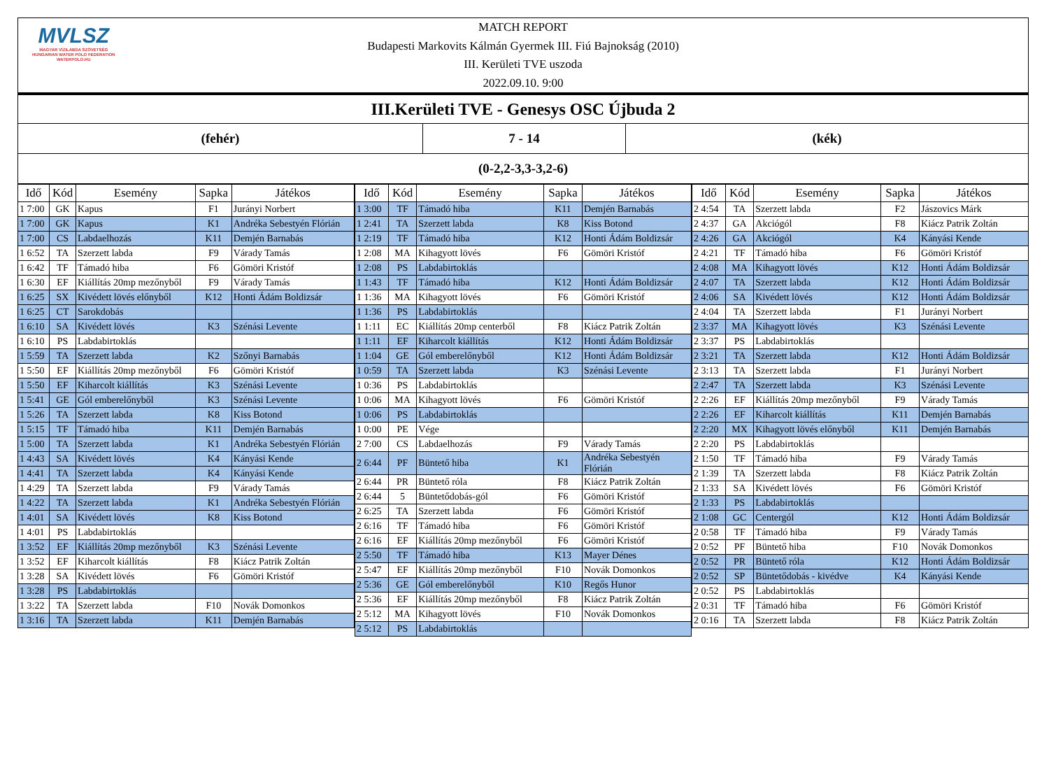MVLSZ
MAGYAR VÍZILABDA SZÖVETSÉG
HUNGARIAN WATER POLO FEDERATION
WATERPOLO.HU
MATCH REPORT
Budapesti Markovits Kálmán Gyermek III. Fiú Bajnokság (2010)
III. Kerületi TVE uszoda
2022.09.10. 9:00
III.Kerületi TVE - Genesys OSC Újbuda 2
(fehér) 7 - 14 (kék)
(0-2,2-3,3-3,2-6)
| Idő | Kód | Esemény | Sapka | Játékos |
| --- | --- | --- | --- | --- |
| 1 7:00 | GK | Kapus | F1 | Jurányi Norbert |
| 1 7:00 | GK | Kapus | K1 | Andréka Sebestyén Flórián |
| 1 7:00 | CS | Labdaelhozás | K11 | Demjén Barnabás |
| 1 6:52 | TA | Szerzett labda | F9 | Várady Tamás |
| 1 6:42 | TF | Támadó hiba | F6 | Gömöri Kristóf |
| 1 6:30 | EF | Kiállítás 20mp mezőnyből | F9 | Várady Tamás |
| 1 6:25 | SX | Kivédett lövés előnyből | K12 | Honti Ádám Boldizsár |
| 1 6:25 | CT | Sarokdobás | | |
| 1 6:10 | SA | Kivédett lövés | K3 | Szénási Levente |
| 1 6:10 | PS | Labdabirtoklás | | |
| 1 5:59 | TA | Szerzett labda | K2 | Szőnyi Barnabás |
| 1 5:50 | EF | Kiállítás 20mp mezőnyből | F6 | Gömöri Kristóf |
| 1 5:50 | EF | Kiharcolt kiállítás | K3 | Szénási Levente |
| 1 5:41 | GE | Gól emberelőnyből | K3 | Szénási Levente |
| 1 5:26 | TA | Szerzett labda | K8 | Kiss Botond |
| 1 5:15 | TF | Támadó hiba | K11 | Demjén Barnabás |
| 1 5:00 | TA | Szerzett labda | K1 | Andréka Sebestyén Flórián |
| 1 4:43 | SA | Kivédett lövés | K4 | Kányási Kende |
| 1 4:41 | TA | Szerzett labda | K4 | Kányási Kende |
| 1 4:29 | TA | Szerzett labda | F9 | Várady Tamás |
| 1 4:22 | TA | Szerzett labda | K1 | Andréka Sebestyén Flórián |
| 1 4:01 | SA | Kivédett lövés | K8 | Kiss Botond |
| 1 4:01 | PS | Labdabirtoklás | | |
| 1 3:52 | EF | Kiállítás 20mp mezőnyből | K3 | Szénási Levente |
| 1 3:52 | EF | Kiharcolt kiállítás | F8 | Kiácz Patrik Zoltán |
| 1 3:28 | SA | Kivédett lövés | F6 | Gömöri Kristóf |
| 1 3:28 | PS | Labdabirtoklás | | |
| 1 3:22 | TA | Szerzett labda | F10 | Novák Domonkos |
| 1 3:16 | TA | Szerzett labda | K11 | Demjén Barnabás |
| Idő | Kód | Esemény | Sapka | Játékos |
| --- | --- | --- | --- | --- |
| 1 3:00 | TF | Támadó hiba | K11 | Demjén Barnabás |
| 1 2:41 | TA | Szerzett labda | K8 | Kiss Botond |
| 1 2:19 | TF | Támadó hiba | K12 | Honti Ádám Boldizsár |
| 1 2:08 | MA | Kihagyott lövés | F6 | Gömöri Kristóf |
| 1 2:08 | PS | Labdabirtoklás | | |
| 1 1:43 | TF | Támadó hiba | K12 | Honti Ádám Boldizsár |
| 1 1:36 | MA | Kihagyott lövés | F6 | Gömöri Kristóf |
| 1 1:36 | PS | Labdabirtoklás | | |
| 1 1:11 | EC | Kiállítás 20mp centerből | F8 | Kiácz Patrik Zoltán |
| 1 1:11 | EF | Kiharcolt kiállítás | K12 | Honti Ádám Boldizsár |
| 1 1:04 | GE | Gól emberelőnyből | K12 | Honti Ádám Boldizsár |
| 1 0:59 | TA | Szerzett labda | K3 | Szénási Levente |
| 1 0:36 | PS | Labdabirtoklás | | |
| 1 0:06 | MA | Kihagyott lövés | F6 | Gömöri Kristóf |
| 1 0:06 | PS | Labdabirtoklás | | |
| 1 0:00 | PE | Vége | | |
| 2 7:00 | CS | Labdaelhozás | F9 | Várady Tamás |
| 2 6:44 | PF | Büntető hiba | K1 | Andréka Sebestyén Flórián |
| 2 6:44 | PR | Büntető róla | F8 | Kiácz Patrik Zoltán |
| 2 6:44 | 5 | Büntetődobás-gól | F6 | Gömöri Kristóf |
| 2 6:25 | TA | Szerzett labda | F6 | Gömöri Kristóf |
| 2 6:16 | TF | Támadó hiba | F6 | Gömöri Kristóf |
| 2 6:16 | EF | Kiállítás 20mp mezőnyből | F6 | Gömöri Kristóf |
| 2 5:50 | TF | Támadó hiba | K13 | Mayer Dénes |
| 2 5:47 | EF | Kiállítás 20mp mezőnyből | F10 | Novák Domonkos |
| 2 5:36 | GE | Gól emberelőnyből | K10 | Regős Hunor |
| 2 5:36 | EF | Kiállítás 20mp mezőnyből | F8 | Kiácz Patrik Zoltán |
| 2 5:12 | MA | Kihagyott lövés | F10 | Novák Domonkos |
| 2 5:12 | PS | Labdabirtoklás | | |
| Idő | Kód | Esemény | Sapka | Játékos |
| --- | --- | --- | --- | --- |
| 2 4:54 | TA | Szerzett labda | F2 | Jászovics Márk |
| 2 4:37 | GA | Akciógól | F8 | Kiácz Patrik Zoltán |
| 2 4:26 | GA | Akciógól | K4 | Kányási Kende |
| 2 4:21 | TF | Támadó hiba | F6 | Gömöri Kristóf |
| 2 4:08 | MA | Kihagyott lövés | K12 | Honti Ádám Boldizsár |
| 2 4:07 | TA | Szerzett labda | K12 | Honti Ádám Boldizsár |
| 2 4:06 | SA | Kivédett lövés | K12 | Honti Ádám Boldizsár |
| 2 4:04 | TA | Szerzett labda | F1 | Jurányi Norbert |
| 2 3:37 | MA | Kihagyott lövés | K3 | Szénási Levente |
| 2 3:37 | PS | Labdabirtoklás | | |
| 2 3:21 | TA | Szerzett labda | K12 | Honti Ádám Boldizsár |
| 2 3:13 | TA | Szerzett labda | F1 | Jurányi Norbert |
| 2 2:47 | TA | Szerzett labda | K3 | Szénási Levente |
| 2 2:26 | EF | Kiállítás 20mp mezőnyből | F9 | Várady Tamás |
| 2 2:26 | EF | Kiharcolt kiállítás | K11 | Demjén Barnabás |
| 2 2:20 | MX | Kihagyott lövés előnyből | K11 | Demjén Barnabás |
| 2 2:20 | PS | Labdabirtoklás | | |
| 2 1:50 | TF | Támadó hiba | F9 | Várady Tamás |
| 2 1:39 | TA | Szerzett labda | F8 | Kiácz Patrik Zoltán |
| 2 1:33 | SA | Kivédett lövés | F6 | Gömöri Kristóf |
| 2 1:33 | PS | Labdabirtoklás | | |
| 2 1:08 | GC | Centergól | K12 | Honti Ádám Boldizsár |
| 2 0:58 | TF | Támadó hiba | F9 | Várady Tamás |
| 2 0:52 | PF | Büntető hiba | F10 | Novák Domonkos |
| 2 0:52 | PR | Büntető róla | K12 | Honti Ádám Boldizsár |
| 2 0:52 | SP | Büntetődobás - kivédve | K4 | Kányási Kende |
| 2 0:52 | PS | Labdabirtoklás | | |
| 2 0:31 | TF | Támadó hiba | F6 | Gömöri Kristóf |
| 2 0:16 | TA | Szerzett labda | F8 | Kiácz Patrik Zoltán |